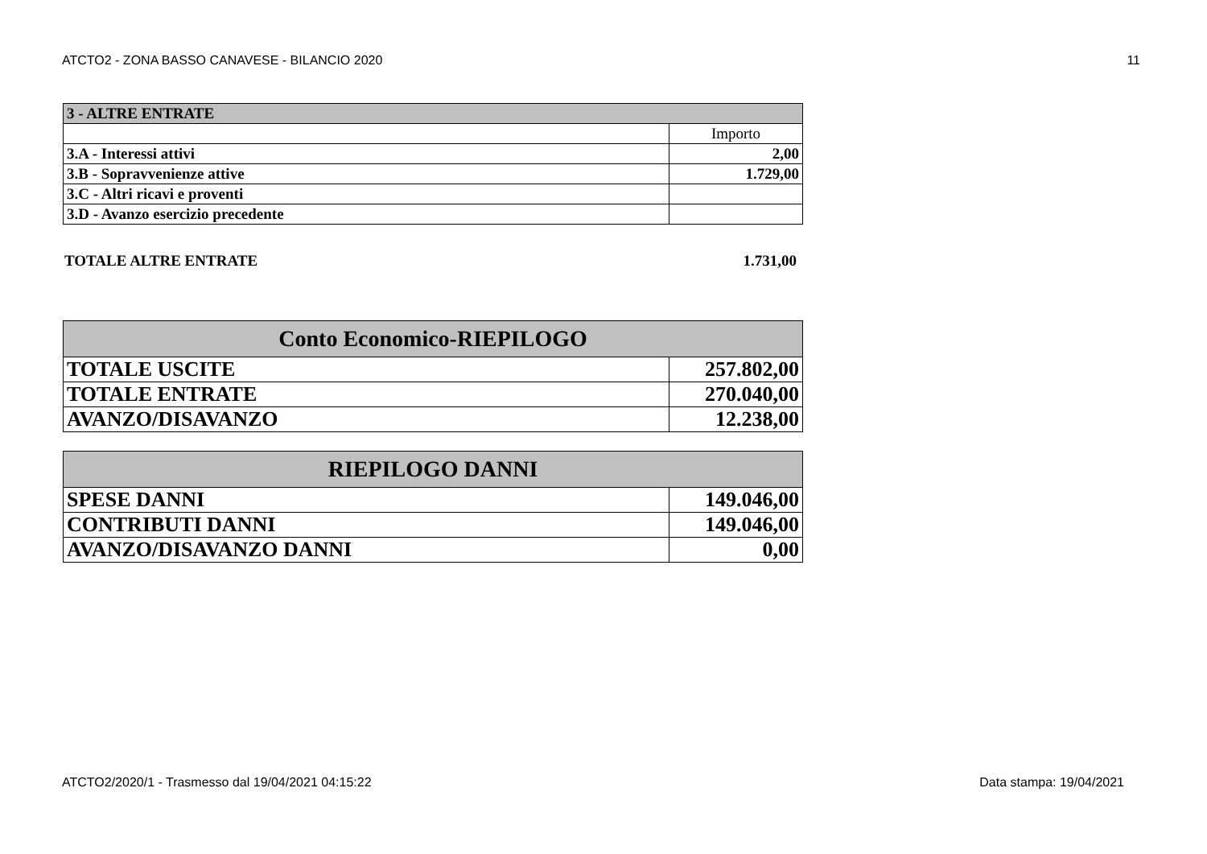ATCTO2 - ZONA BASSO CANAVESE - BILANCIO 2020 11
| 3 - ALTRE ENTRATE | |
| | Importo |
| 3.A - Interessi attivi | 2,00 |
| 3.B - Sopravvenienze attive | 1.729,00 |
| 3.C - Altri ricavi e proventi | |
| 3.D - Avanzo esercizio precedente | |
TOTALE ALTRE ENTRATE 1.731,00
| Conto Economico-RIEPILOGO | |
| TOTALE USCITE | 257.802,00 |
| TOTALE ENTRATE | 270.040,00 |
| AVANZO/DISAVANZO | 12.238,00 |
| RIEPILOGO DANNI | |
| SPESE DANNI | 149.046,00 |
| CONTRIBUTI DANNI | 149.046,00 |
| AVANZO/DISAVANZO DANNI | 0,00 |
ATCTO2/2020/1 - Trasmesso dal 19/04/2021 04:15:22 Data stampa: 19/04/2021